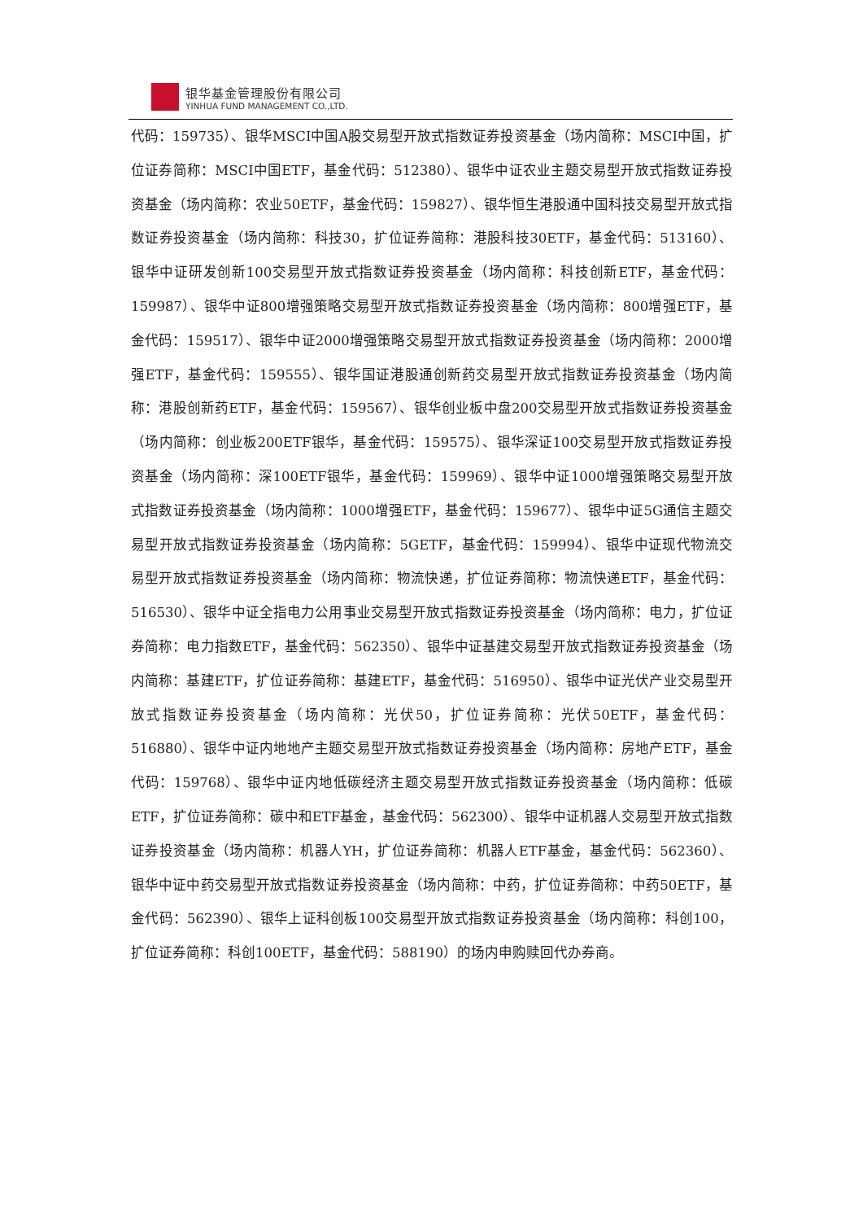银华基金管理股份有限公司
YINHUA FUND MANAGEMENT CO.,LTD.
代码：159735）、银华MSCI中国A股交易型开放式指数证券投资基金（场内简称：MSCI中国，扩位证券简称：MSCI中国ETF，基金代码：512380）、银华中证农业主题交易型开放式指数证券投资基金（场内简称：农业50ETF，基金代码：159827）、银华恒生港股通中国科技交易型开放式指数证券投资基金（场内简称：科技30，扩位证券简称：港股科技30ETF，基金代码：513160）、银华中证研发创新100交易型开放式指数证券投资基金（场内简称：科技创新ETF，基金代码：159987）、银华中证800增强策略交易型开放式指数证券投资基金（场内简称：800增强ETF，基金代码：159517）、银华中证2000增强策略交易型开放式指数证券投资基金（场内简称：2000增强ETF，基金代码：159555）、银华国证港股通创新药交易型开放式指数证券投资基金（场内简称：港股创新药ETF，基金代码：159567）、银华创业板中盘200交易型开放式指数证券投资基金（场内简称：创业板200ETF银华，基金代码：159575）、银华深证100交易型开放式指数证券投资基金（场内简称：深100ETF银华，基金代码：159969）、银华中证1000增强策略交易型开放式指数证券投资基金（场内简称：1000增强ETF，基金代码：159677）、银华中证5G通信主题交易型开放式指数证券投资基金（场内简称：5GETF，基金代码：159994）、银华中证现代物流交易型开放式指数证券投资基金（场内简称：物流快递，扩位证券简称：物流快递ETF，基金代码：516530）、银华中证全指电力公用事业交易型开放式指数证券投资基金（场内简称：电力，扩位证券简称：电力指数ETF，基金代码：562350）、银华中证基建交易型开放式指数证券投资基金（场内简称：基建ETF，扩位证券简称：基建ETF，基金代码：516950）、银华中证光伏产业交易型开放式指数证券投资基金（场内简称：光伏50，扩位证券简称：光伏50ETF，基金代码：516880）、银华中证内地地产主题交易型开放式指数证券投资基金（场内简称：房地产ETF，基金代码：159768）、银华中证内地低碳经济主题交易型开放式指数证券投资基金（场内简称：低碳ETF，扩位证券简称：碳中和ETF基金，基金代码：562300）、银华中证机器人交易型开放式指数证券投资基金（场内简称：机器人YH，扩位证券简称：机器人ETF基金，基金代码：562360）、银华中证中药交易型开放式指数证券投资基金（场内简称：中药，扩位证券简称：中药50ETF，基金代码：562390）、银华上证科创板100交易型开放式指数证券投资基金（场内简称：科创100，扩位证券简称：科创100ETF，基金代码：588190）的场内申购赎回代办券商。